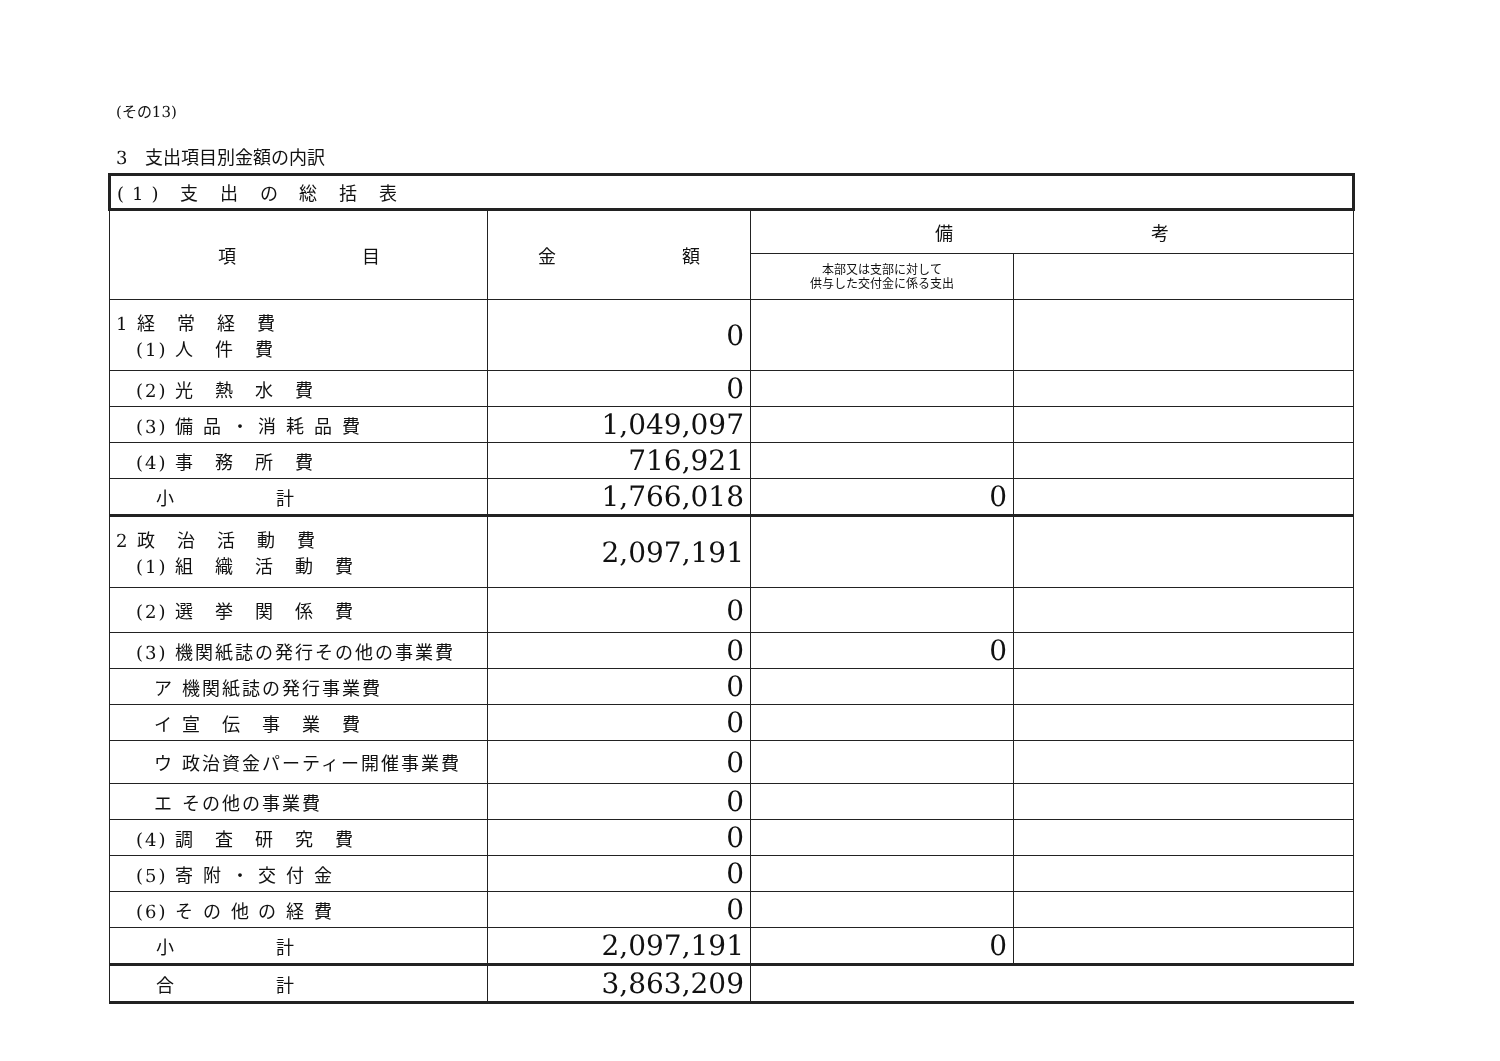(その13)
3　支出項目別金額の内訳
| (1) 支 出 の 総 括 表 | | | |
| --- | --- | --- | --- |
| 項 目 | 金 額 | 備 考 | |
| | | 本部又は支部に対して 供与した交付金に係る支出 | |
| 1 経 常 経 費 (1) 人 件 費 | 0 | | |
| (2) 光 熱 水 費 | 0 | | |
| (3) 備 品 ・ 消 耗 品 費 | 1,049,097 | | |
| (4) 事 務 所 費 | 716,921 | | |
| 小 計 | 1,766,018 | 0 | |
| 2 政 治 活 動 費 (1) 組 織 活 動 費 | 2,097,191 | | |
| (2) 選 挙 関 係 費 | 0 | | |
| (3) 機関紙誌の発行その他の事業費 | 0 | 0 | |
| ア 機関紙誌の発行事業費 | 0 | | |
| イ 宣 伝 事 業 費 | 0 | | |
| ウ 政治資金パーティー開催事業費 | 0 | | |
| エ その他の事業費 | 0 | | |
| (4) 調 査 研 究 費 | 0 | | |
| (5) 寄 附 ・ 交 付 金 | 0 | | |
| (6) そ の 他 の 経 費 | 0 | | |
| 小 計 | 2,097,191 | 0 | |
| 合 計 | 3,863,209 | | |